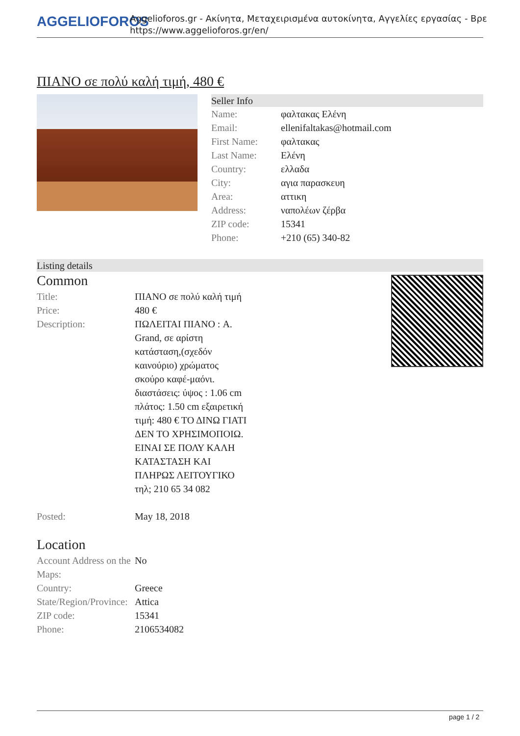AGGELIOFOROS
Aggelioforos.gr - Ακίνητα, Μεταχειρισμένα αυτοκίνητα, Αγγελίες εργασίας - Βρε
https://www.aggelioforos.gr/en/
ΠΙΑΝΟ σε πολύ καλή τιμή, 480 €
Seller Info
| Name: | φαλτακας Ελένη |
| Email: | ellenifaltakas@hotmail.com |
| First Name: | φαλτακας |
| Last Name: | Ελένη |
| Country: | ελλαδα |
| City: | αγια παρασκευη |
| Area: | αττικη |
| Address: | ναπολέων ζέρβα |
| ZIP code: | 15341 |
| Phone: | +210 (65) 340-82 |
Listing details
Common
| Title: | ΠΙΑΝΟ σε πολύ καλή τιμή |
| Price: | 480 € |
| Description: | ΠΩΛΕΙΤΑΙ ΠΙΑΝΟ : A. Grand, σε αρίστη κατάσταση,(σχεδόν καινούριο) χρώματος σκούρο καφέ-μαόνι. διαστάσεις: ύψος : 1.06 cm πλάτος: 1.50 cm εξαιρετική τιμή: 480 € ΤΟ ΔΙΝΩ ΓΙΑΤΙ ΔΕΝ ΤΟ ΧΡΗΣΙΜΟΠΟΙΩ. ΕΙΝΑΙ ΣΕ ΠΟΛΥ ΚΑΛΗ ΚΑΤΑΣΤΑΣΗ ΚΑΙ ΠΛΗΡΩΣ ΛΕΙΤΟΥΓΙΚΟ τηλ; 210 65 34 082 |
| Posted: | May 18, 2018 |
Location
| Account Address on the Maps: | No |
| Country: | Greece |
| State/Region/Province: | Attica |
| ZIP code: | 15341 |
| Phone: | 2106534082 |
page 1 / 2